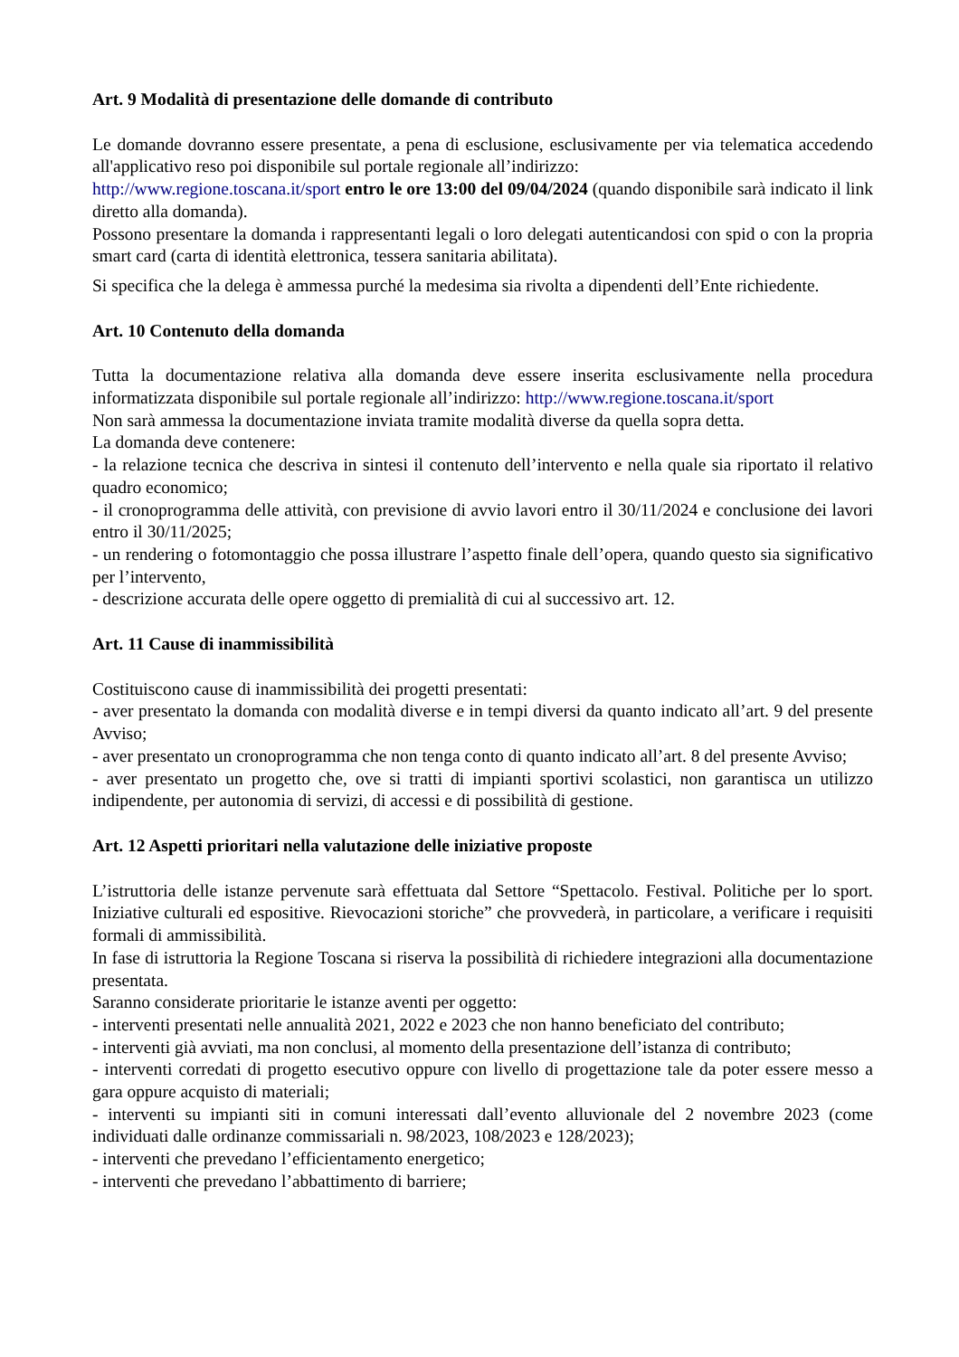Art. 9 Modalità di presentazione delle domande di contributo
Le domande dovranno essere presentate, a pena di esclusione, esclusivamente per via telematica accedendo all'applicativo reso poi disponibile sul portale regionale all’indirizzo:
http://www.regione.toscana.it/sport entro le ore 13:00 del 09/04/2024 (quando disponibile sarà indicato il link diretto alla domanda).
Possono presentare la domanda i rappresentanti legali o loro delegati autenticandosi con spid o con la propria smart card (carta di identità elettronica, tessera sanitaria abilitata).
Si specifica che la delega è ammessa purché la medesima sia rivolta a dipendenti dell’Ente richiedente.
Art. 10 Contenuto della domanda
Tutta la documentazione relativa alla domanda deve essere inserita esclusivamente nella procedura informatizzata disponibile sul portale regionale all’indirizzo: http://www.regione.toscana.it/sport
Non sarà ammessa la documentazione inviata tramite modalità diverse da quella sopra detta.
La domanda deve contenere:
- la relazione tecnica che descriva in sintesi il contenuto dell’intervento e nella quale sia riportato il relativo quadro economico;
- il cronoprogramma delle attività, con previsione di avvio lavori entro il 30/11/2024 e conclusione dei lavori entro il 30/11/2025;
- un rendering o fotomontaggio che possa illustrare l’aspetto finale dell’opera, quando questo sia significativo per l’intervento,
- descrizione accurata delle opere oggetto di premialità di cui al successivo art. 12.
Art. 11 Cause di inammissibilità
Costituiscono cause di inammissibilità dei progetti presentati:
- aver presentato la domanda con modalità diverse e in tempi diversi da quanto indicato all’art. 9 del presente Avviso;
- aver presentato un cronoprogramma che non tenga conto di quanto indicato all’art. 8 del presente Avviso;
- aver presentato un progetto che, ove si tratti di impianti sportivi scolastici, non garantisca un utilizzo indipendente, per autonomia di servizi, di accessi e di possibilità di gestione.
Art. 12 Aspetti prioritari nella valutazione delle iniziative proposte
L’istruttoria delle istanze pervenute sarà effettuata dal Settore “Spettacolo. Festival. Politiche per lo sport. Iniziative culturali ed espositive. Rievocazioni storiche” che provvederà, in particolare, a verificare i requisiti formali di ammissibilità.
In fase di istruttoria la Regione Toscana si riserva la possibilità di richiedere integrazioni alla documentazione presentata.
Saranno considerate prioritarie le istanze aventi per oggetto:
- interventi presentati nelle annualità 2021, 2022 e 2023 che non hanno beneficiato del contributo;
- interventi già avviati, ma non conclusi, al momento della presentazione dell’istanza di contributo;
- interventi corredati di progetto esecutivo oppure con livello di progettazione tale da poter essere messo a gara oppure acquisto di materiali;
- interventi su impianti siti in comuni interessati dall’evento alluvionale del 2 novembre 2023 (come individuati dalle ordinanze commissariali n. 98/2023, 108/2023 e 128/2023);
- interventi che prevedano l’efficientamento energetico;
- interventi che prevedano l’abbattimento di barriere;